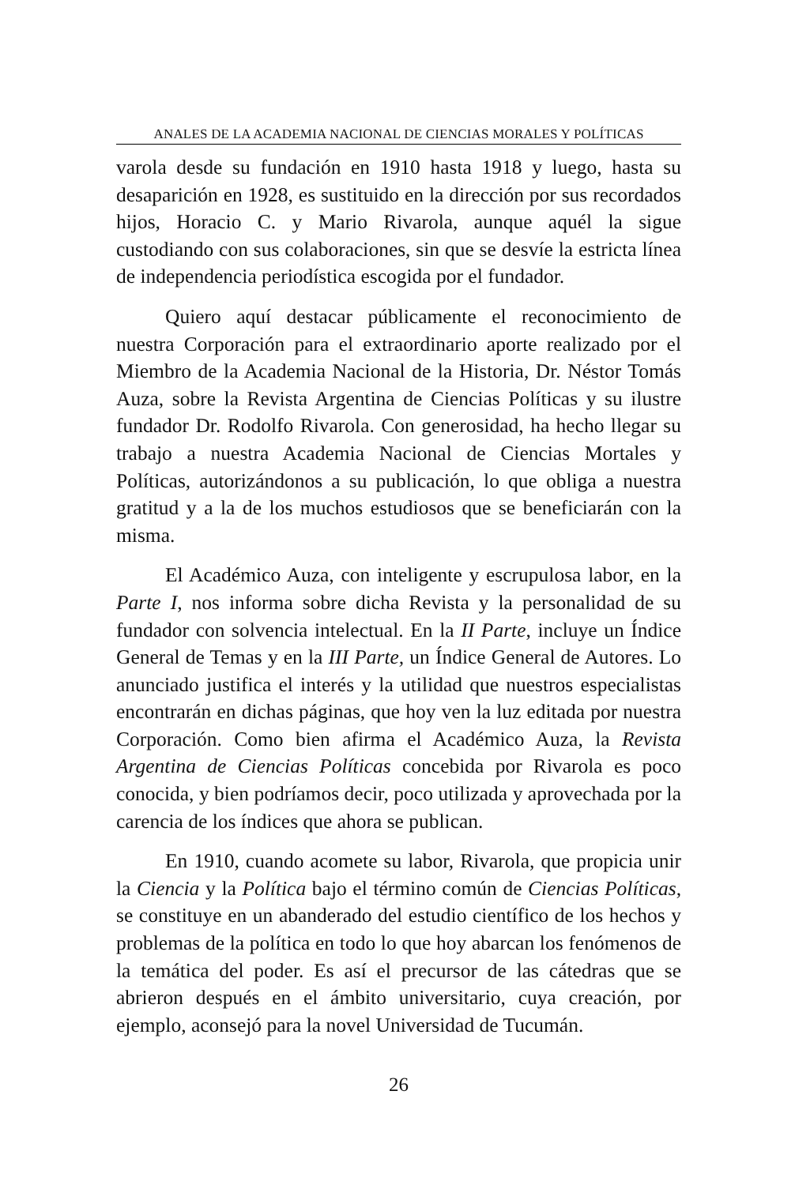ANALES DE LA ACADEMIA NACIONAL DE CIENCIAS MORALES Y POLÍTICAS
varola desde su fundación en 1910 hasta 1918 y luego, hasta su desaparición en 1928, es sustituido en la dirección por sus recordados hijos, Horacio C. y Mario Rivarola, aunque aquél la sigue custodiando con sus colaboraciones, sin que se desvíe la estricta línea de independencia periodística escogida por el fundador.
Quiero aquí destacar públicamente el reconocimiento de nuestra Corporación para el extraordinario aporte realizado por el Miembro de la Academia Nacional de la Historia, Dr. Néstor Tomás Auza, sobre la Revista Argentina de Ciencias Políticas y su ilustre fundador Dr. Rodolfo Rivarola. Con generosidad, ha hecho llegar su trabajo a nuestra Academia Nacional de Ciencias Mortales y Políticas, autorizándonos a su publicación, lo que obliga a nuestra gratitud y a la de los muchos estudiosos que se beneficiarán con la misma.
El Académico Auza, con inteligente y escrupulosa labor, en la Parte I, nos informa sobre dicha Revista y la personalidad de su fundador con solvencia intelectual. En la II Parte, incluye un Índice General de Temas y en la III Parte, un Índice General de Autores. Lo anunciado justifica el interés y la utilidad que nuestros especialistas encontrarán en dichas páginas, que hoy ven la luz editada por nuestra Corporación. Como bien afirma el Académico Auza, la Revista Argentina de Ciencias Políticas concebida por Rivarola es poco conocida, y bien podríamos decir, poco utilizada y aprovechada por la carencia de los índices que ahora se publican.
En 1910, cuando acomete su labor, Rivarola, que propicia unir la Ciencia y la Política bajo el término común de Ciencias Políticas, se constituye en un abanderado del estudio científico de los hechos y problemas de la política en todo lo que hoy abarcan los fenómenos de la temática del poder. Es así el precursor de las cátedras que se abrieron después en el ámbito universitario, cuya creación, por ejemplo, aconsejó para la novel Universidad de Tucumán.
26